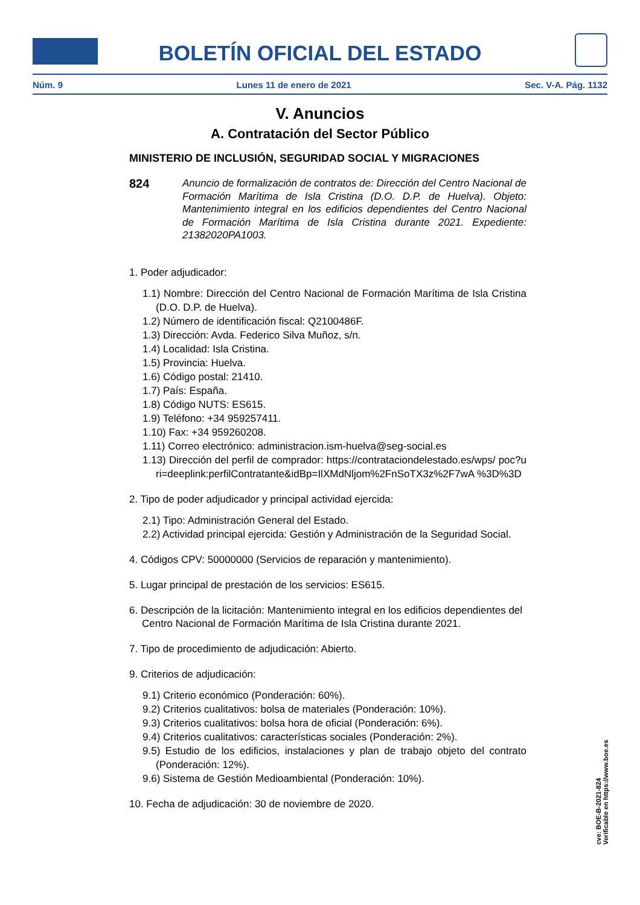BOLETÍN OFICIAL DEL ESTADO
Núm. 9 Lunes 11 de enero de 2021 Sec. V-A. Pág. 1132
V. Anuncios
A. Contratación del Sector Público
MINISTERIO DE INCLUSIÓN, SEGURIDAD SOCIAL Y MIGRACIONES
824 Anuncio de formalización de contratos de: Dirección del Centro Nacional de Formación Marítima de Isla Cristina (D.O. D.P. de Huelva). Objeto: Mantenimiento integral en los edificios dependientes del Centro Nacional de Formación Marítima de Isla Cristina durante 2021. Expediente: 21382020PA1003.
1. Poder adjudicador:
1.1) Nombre: Dirección del Centro Nacional de Formación Marítima de Isla Cristina (D.O. D.P. de Huelva).
1.2) Número de identificación fiscal: Q2100486F.
1.3) Dirección: Avda. Federico Silva Muñoz, s/n.
1.4) Localidad: Isla Cristina.
1.5) Provincia: Huelva.
1.6) Código postal: 21410.
1.7) País: España.
1.8) Código NUTS: ES615.
1.9) Teléfono: +34 959257411.
1.10) Fax: +34 959260208.
1.11) Correo electrónico: administracion.ism-huelva@seg-social.es
1.13) Dirección del perfil de comprador: https://contrataciondelestado.es/wps/ poc?uri=deeplink:perfilContratante&idBp=IlXMdNljom%2FnSoTX3z%2F7wA %3D%3D
2. Tipo de poder adjudicador y principal actividad ejercida:
2.1) Tipo: Administración General del Estado.
2.2) Actividad principal ejercida: Gestión y Administración de la Seguridad Social.
4. Códigos CPV: 50000000 (Servicios de reparación y mantenimiento).
5. Lugar principal de prestación de los servicios: ES615.
6. Descripción de la licitación: Mantenimiento integral en los edificios dependientes del Centro Nacional de Formación Marítima de Isla Cristina durante 2021.
7. Tipo de procedimiento de adjudicación: Abierto.
9. Criterios de adjudicación:
9.1) Criterio económico (Ponderación: 60%).
9.2) Criterios cualitativos: bolsa de materiales (Ponderación: 10%).
9.3) Criterios cualitativos: bolsa hora de oficial (Ponderación: 6%).
9.4) Criterios cualitativos: características sociales (Ponderación: 2%).
9.5) Estudio de los edificios, instalaciones y plan de trabajo objeto del contrato (Ponderación: 12%).
9.6) Sistema de Gestión Medioambiental (Ponderación: 10%).
10. Fecha de adjudicación: 30 de noviembre de 2020.
cve: BOE-B-2021-824
Verificable en https://www.boe.es